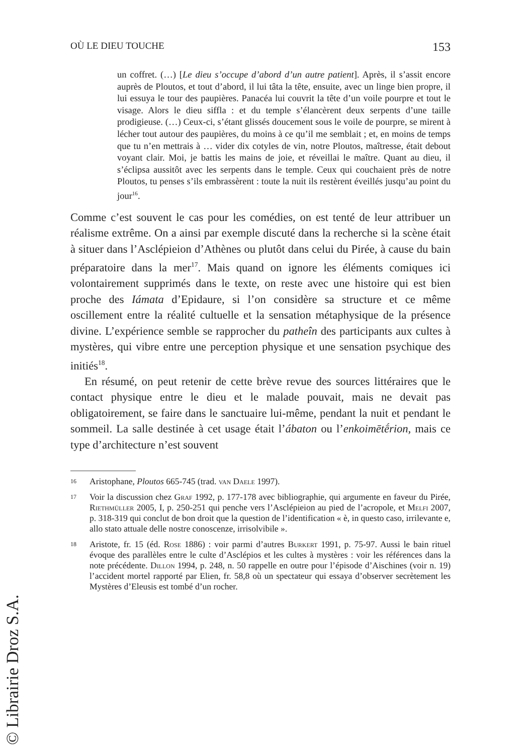OÙ LE DIEU TOUCHE 153
un coffret. (…) [Le dieu s’occupe d’abord d’un autre patient]. Après, il s’assit encore auprès de Ploutos, et tout d’abord, il lui tâta la tête, ensuite, avec un linge bien propre, il lui essuya le tour des paupières. Panacéa lui couvrit la tête d’un voile pourpre et tout le visage. Alors le dieu siffla : et du temple s’élancèrent deux serpents d’une taille prodigieuse. (…) Ceux-ci, s’étant glissés doucement sous le voile de pourpre, se mirent à lécher tout autour des paupières, du moins à ce qu’il me semblait ; et, en moins de temps que tu n’en mettrais à … vider dix cotyles de vin, notre Ploutos, maîtresse, était debout voyant clair. Moi, je battis les mains de joie, et réveillai le maître. Quant au dieu, il s’éclipsa aussitôt avec les serpents dans le temple. Ceux qui couchaient près de notre Ploutos, tu penses s’ils embrassèrent : toute la nuit ils restèrent éveillés jusqu’au point du jour<sup>16</sup>.
Comme c’est souvent le cas pour les comédies, on est tenté de leur attribuer un réalisme extrême. On a ainsi par exemple discuté dans la recherche si la scène était à situer dans l’Asclépieion d’Athènes ou plutôt dans celui du Pirée, à cause du bain préparatoire dans la mer<sup>17</sup>. Mais quand on ignore les éléments comiques ici volontairement supprimés dans le texte, on reste avec une histoire qui est bien proche des Iámata d’Epidaure, si l’on considère sa structure et ce même oscillement entre la réalité cultuelle et la sensation métaphysique de la présence divine. L’expérience semble se rapprocher du patheîn des participants aux cultes à mystères, qui vibre entre une perception physique et une sensation psychique des initiés<sup>18</sup>.
En résumé, on peut retenir de cette brève revue des sources littéraires que le contact physique entre le dieu et le malade pouvait, mais ne devait pas obligatoirement, se faire dans le sanctuaire lui-même, pendant la nuit et pendant le sommeil. La salle destinée à cet usage était l’ábaton ou l’enkoimētḗrion, mais ce type d’architecture n’est souvent
16 Aristophane, Ploutos 665-745 (trad. van Daele 1997).
17 Voir la discussion chez Graf 1992, p. 177-178 avec bibliographie, qui argumente en faveur du Pirée, Riethmüller 2005, I, p. 250-251 qui penche vers l’Asclépieion au pied de l’acropole, et Melfi 2007, p. 318-319 qui conclut de bon droit que la question de l’identification « è, in questo caso, irrilevante e, allo stato attuale delle nostre conoscenze, irrisolvibile ».
18 Aristote, fr. 15 (éd. Rose 1886) : voir parmi d’autres Burkert 1991, p. 75-97. Aussi le bain rituel évoque des parallèles entre le culte d’Asclépios et les cultes à mystères : voir les références dans la note précédente. Dillon 1994, p. 248, n. 50 rappelle en outre pour l’épisode d’Aischines (voir n. 19) l’accident mortel rapporté par Elien, fr. 58,8 où un spectateur qui essaya d’observer secrètement les Mystères d’Eleusis est tombé d’un rocher.
© Librairie Droz S.A.